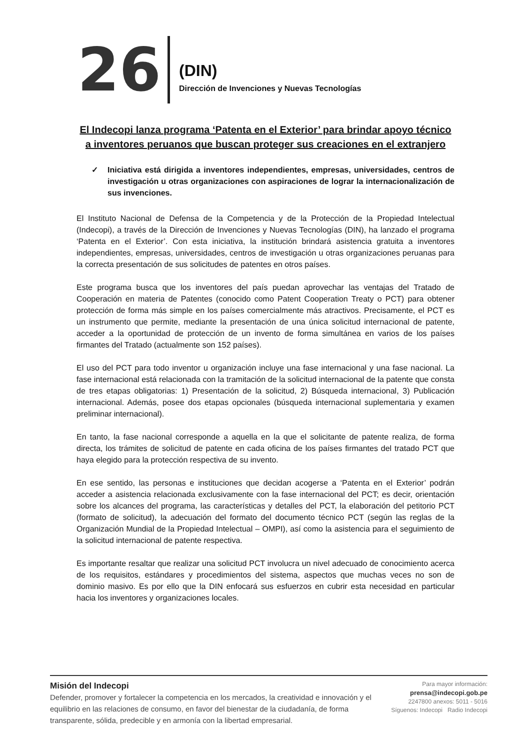26
(DIN)
Dirección de Invenciones y Nuevas Tecnologías
El Indecopi lanza programa ‘Patenta en el Exterior’ para brindar apoyo técnico a inventores peruanos que buscan proteger sus creaciones en el extranjero
✓ Iniciativa está dirigida a inventores independientes, empresas, universidades, centros de investigación u otras organizaciones con aspiraciones de lograr la internacionalización de sus invenciones.
El Instituto Nacional de Defensa de la Competencia y de la Protección de la Propiedad Intelectual (Indecopi), a través de la Dirección de Invenciones y Nuevas Tecnologías (DIN), ha lanzado el programa ‘Patenta en el Exterior’. Con esta iniciativa, la institución brindará asistencia gratuita a inventores independientes, empresas, universidades, centros de investigación u otras organizaciones peruanas para la correcta presentación de sus solicitudes de patentes en otros países.
Este programa busca que los inventores del país puedan aprovechar las ventajas del Tratado de Cooperación en materia de Patentes (conocido como Patent Cooperation Treaty o PCT) para obtener protección de forma más simple en los países comercialmente más atractivos. Precisamente, el PCT es un instrumento que permite, mediante la presentación de una única solicitud internacional de patente, acceder a la oportunidad de protección de un invento de forma simultánea en varios de los países firmantes del Tratado (actualmente son 152 países).
El uso del PCT para todo inventor u organización incluye una fase internacional y una fase nacional. La fase internacional está relacionada con la tramitación de la solicitud internacional de la patente que consta de tres etapas obligatorias: 1) Presentación de la solicitud, 2) Búsqueda internacional, 3) Publicación internacional. Además, posee dos etapas opcionales (búsqueda internacional suplementaria y examen preliminar internacional).
En tanto, la fase nacional corresponde a aquella en la que el solicitante de patente realiza, de forma directa, los trámites de solicitud de patente en cada oficina de los países firmantes del tratado PCT que haya elegido para la protección respectiva de su invento.
En ese sentido, las personas e instituciones que decidan acogerse a ‘Patenta en el Exterior’ podrán acceder a asistencia relacionada exclusivamente con la fase internacional del PCT; es decir, orientación sobre los alcances del programa, las características y detalles del PCT, la elaboración del petitorio PCT (formato de solicitud), la adecuación del formato del documento técnico PCT (según las reglas de la Organización Mundial de la Propiedad Intelectual – OMPI), así como la asistencia para el seguimiento de la solicitud internacional de patente respectiva.
Es importante resaltar que realizar una solicitud PCT involucra un nivel adecuado de conocimiento acerca de los requisitos, estándares y procedimientos del sistema, aspectos que muchas veces no son de dominio masivo. Es por ello que la DIN enfocará sus esfuerzos en cubrir esta necesidad en particular hacia los inventores y organizaciones locales.
Misión del Indecopi
Defender, promover y fortalecer la competencia en los mercados, la creatividad e innovación y el equilibrio en las relaciones de consumo, en favor del bienestar de la ciudadanía, de forma transparente, sólida, predecible y en armonía con la libertad empresarial.
Para mayor información:
prensa@indecopi.gob.pe
2247800 anexos: 5011 - 5016
Síguenos: Indecopi Radio Indecopi